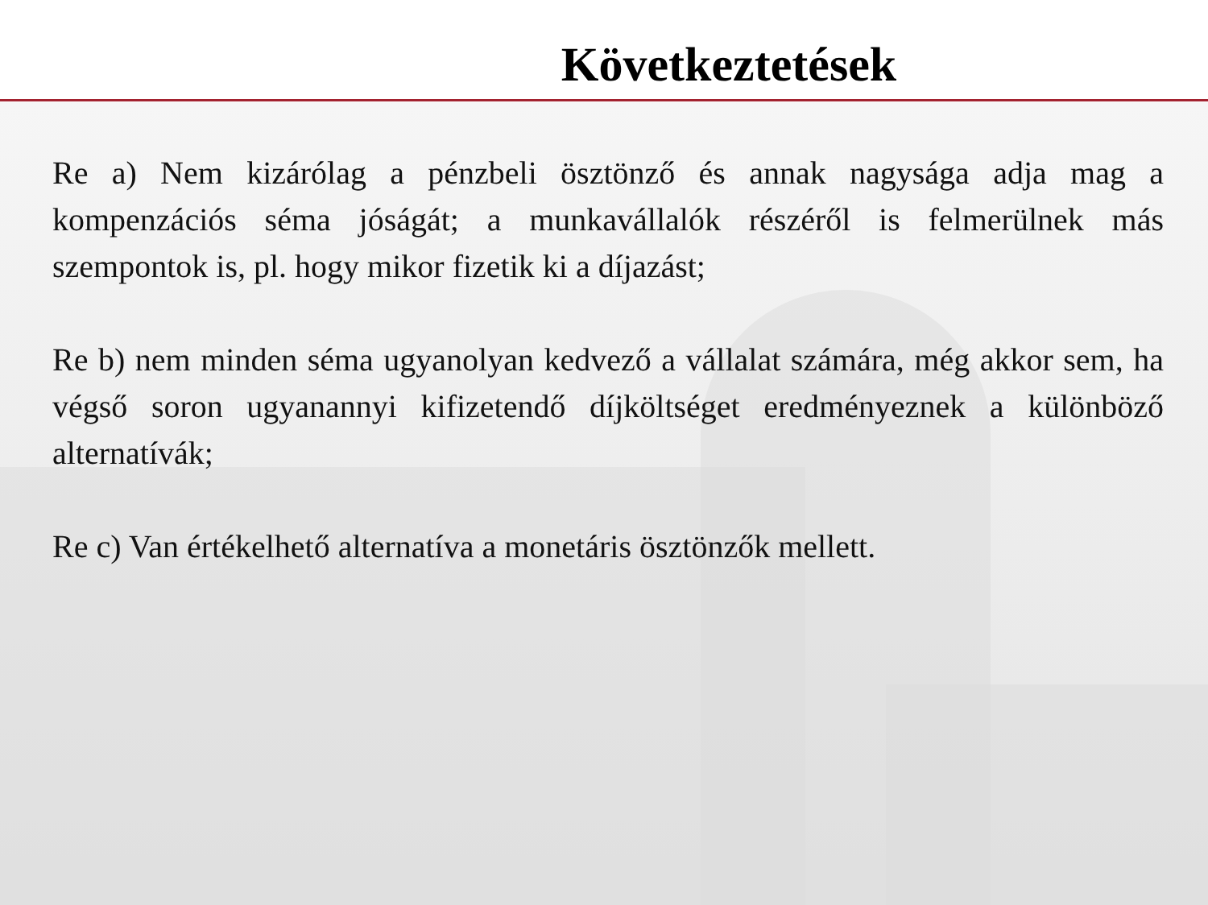Következtetések
Re a) Nem kizárólag a pénzbeli ösztönző és annak nagysága adja mag a kompenzációs séma jóságát; a munkavállalók részéről is felmerülnek más szempontok is, pl. hogy mikor fizetik ki a díjazást;
Re b) nem minden séma ugyanolyan kedvező a vállalat számára, még akkor sem, ha végső soron ugyanannyi kifizetendő díjköltséget eredményeznek a különböző alternatívák;
Re c) Van értékelhető alternatíva a monetáris ösztönzők mellett.